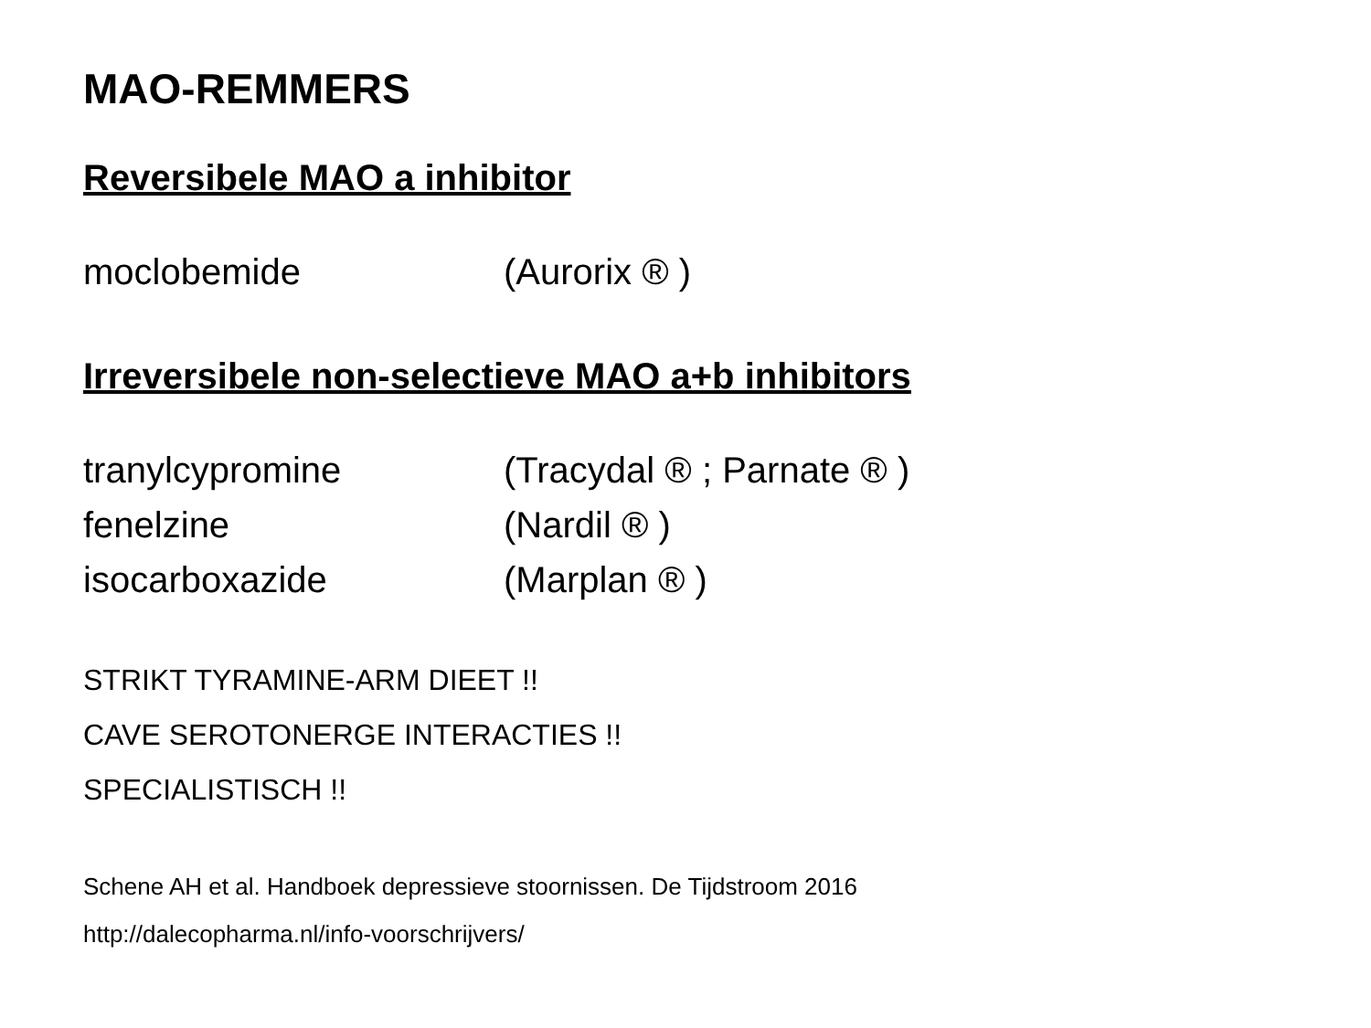MAO-REMMERS
Reversibele MAO a inhibitor
moclobemide (Aurorix ® )
Irreversibele non-selectieve MAO a+b inhibitors
tranylcypromine (Tracydal ® ; Parnate ® )
fenelzine (Nardil ® )
isocarboxazide (Marplan ® )
STRIKT TYRAMINE-ARM DIEET !!
CAVE SEROTONERGE INTERACTIES !!
SPECIALISTISCH !!
Schene AH et al. Handboek depressieve stoornissen. De Tijdstroom 2016
http://dalecopharma.nl/info-voorschrijvers/